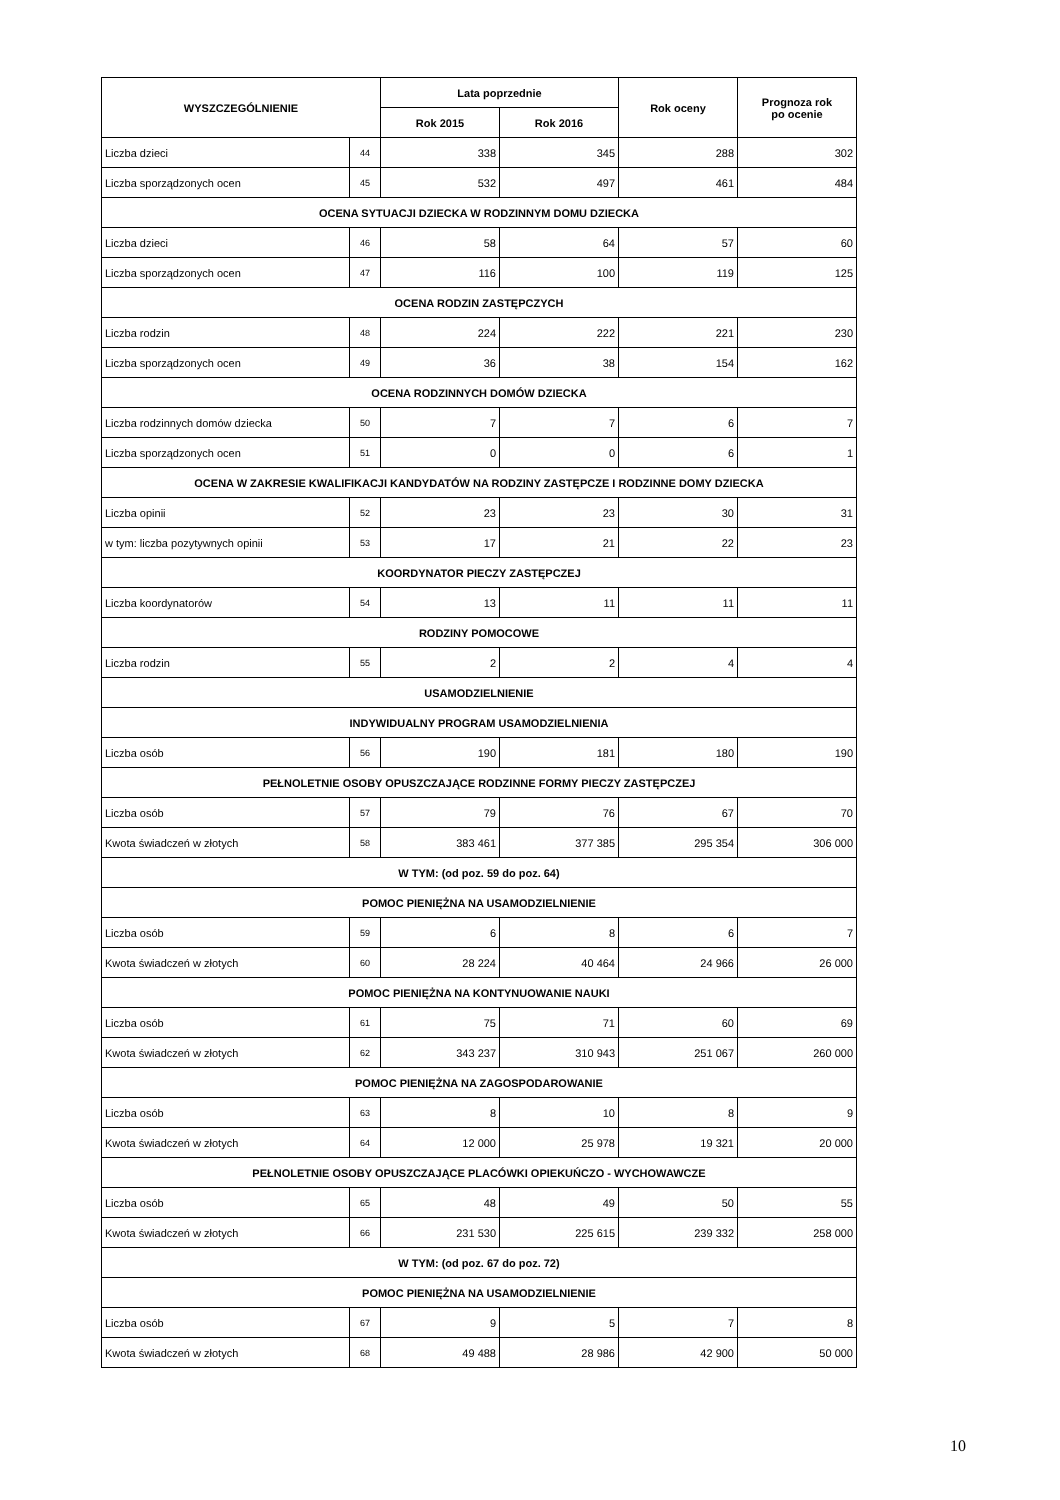| WYSZCZEGÓLNIENIE | | Lata poprzednie | | Rok oceny | Prognoza rok po ocenie |
| --- | --- | --- | --- | --- | --- |
| | | Rok 2015 | Rok 2016 | | |
| Liczba dzieci | 44 | 338 | 345 | 288 | 302 |
| Liczba sporządzonych ocen | 45 | 532 | 497 | 461 | 484 |
| OCENA SYTUACJI DZIECKA W RODZINNYM DOMU DZIECKA | | | | | |
| Liczba dzieci | 46 | 58 | 64 | 57 | 60 |
| Liczba sporządzonych ocen | 47 | 116 | 100 | 119 | 125 |
| OCENA RODZIN ZASTĘPCZYCH | | | | | |
| Liczba rodzin | 48 | 224 | 222 | 221 | 230 |
| Liczba sporządzonych ocen | 49 | 36 | 38 | 154 | 162 |
| OCENA RODZINNYCH DOMÓW DZIECKA | | | | | |
| Liczba rodzinnych domów dziecka | 50 | 7 | 7 | 6 | 7 |
| Liczba sporządzonych ocen | 51 | 0 | 0 | 6 | 1 |
| OCENA W ZAKRESIE KWALIFIKACJI KANDYDATÓW NA RODZINY ZASTĘPCZE I RODZINNE DOMY DZIECKA | | | | | |
| Liczba opinii | 52 | 23 | 23 | 30 | 31 |
| w tym: liczba pozytywnych opinii | 53 | 17 | 21 | 22 | 23 |
| KOORDYNATOR PIECZY ZASTĘPCZEJ | | | | | |
| Liczba koordynatorów | 54 | 13 | 11 | 11 | 11 |
| RODZINY POMOCOWE | | | | | |
| Liczba rodzin | 55 | 2 | 2 | 4 | 4 |
| USAMODZIELNIENIE | | | | | |
| INDYWIDUALNY PROGRAM USAMODZIELNIENIA | | | | | |
| Liczba osób | 56 | 190 | 181 | 180 | 190 |
| PEŁNOLETNIE OSOBY OPUSZCZAJĄCE RODZINNE FORMY PIECZY ZASTĘPCZEJ | | | | | |
| Liczba osób | 57 | 79 | 76 | 67 | 70 |
| Kwota świadczeń w złotych | 58 | 383 461 | 377 385 | 295 354 | 306 000 |
| W TYM: (od poz. 59 do poz. 64) | | | | | |
| POMOC PIENIĘŻNA NA USAMODZIELNIENIE | | | | | |
| Liczba osób | 59 | 6 | 8 | 6 | 7 |
| Kwota świadczeń w złotych | 60 | 28 224 | 40 464 | 24 966 | 26 000 |
| POMOC PIENIĘŻNA NA KONTYNUOWANIE NAUKI | | | | | |
| Liczba osób | 61 | 75 | 71 | 60 | 69 |
| Kwota świadczeń w złotych | 62 | 343 237 | 310 943 | 251 067 | 260 000 |
| POMOC PIENIĘŻNA NA ZAGOSPODAROWANIE | | | | | |
| Liczba osób | 63 | 8 | 10 | 8 | 9 |
| Kwota świadczeń w złotych | 64 | 12 000 | 25 978 | 19 321 | 20 000 |
| PEŁNOLETNIE OSOBY OPUSZCZAJĄCE PLACÓWKI OPIEKUŃCZO - WYCHOWAWCZE | | | | | |
| Liczba osób | 65 | 48 | 49 | 50 | 55 |
| Kwota świadczeń w złotych | 66 | 231 530 | 225 615 | 239 332 | 258 000 |
| W TYM: (od poz. 67 do poz. 72) | | | | | |
| POMOC PIENIĘŻNA NA USAMODZIELNIENIE | | | | | |
| Liczba osób | 67 | 9 | 5 | 7 | 8 |
| Kwota świadczeń w złotych | 68 | 49 488 | 28 986 | 42 900 | 50 000 |
10